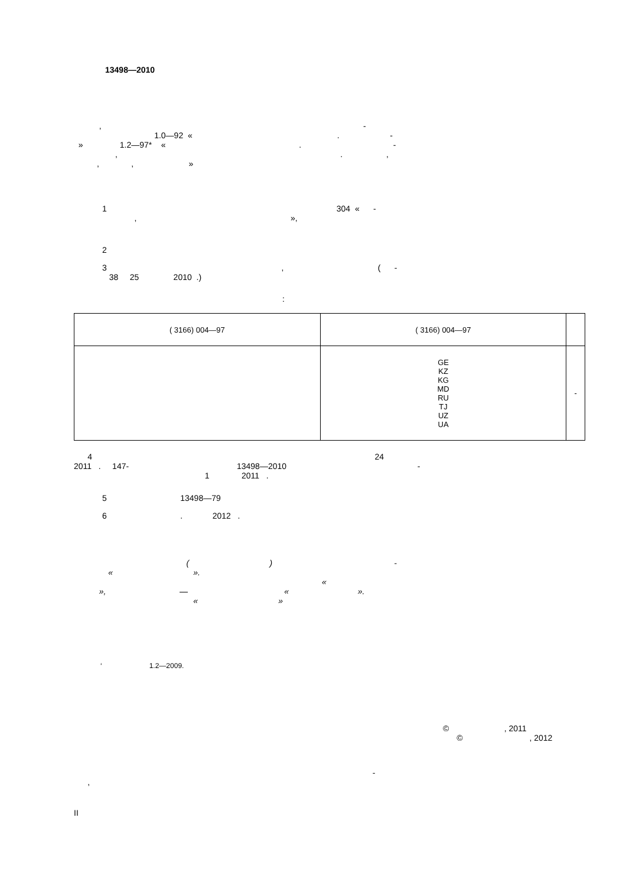13498—2010
, - 1.0—92 « . - » 1.2—97* « . - , . , , , »
1 304 « - , »,
2
3 , ( - 38 25 2010 .)
:
| ( 3166) 004—97 | ( 3166) 004—97 | |
| --- | --- | --- |
| | GE KZ KG MD RU TJ UZ UA | - |
4 24 2011 . 147- 13498—2010 - 1 2011 .
5 13498—79
6 . 2012 .
( ) - « ». « », — « ». « »
‘ 1.2—2009.
© , 2011 © , 2012
- ,
II